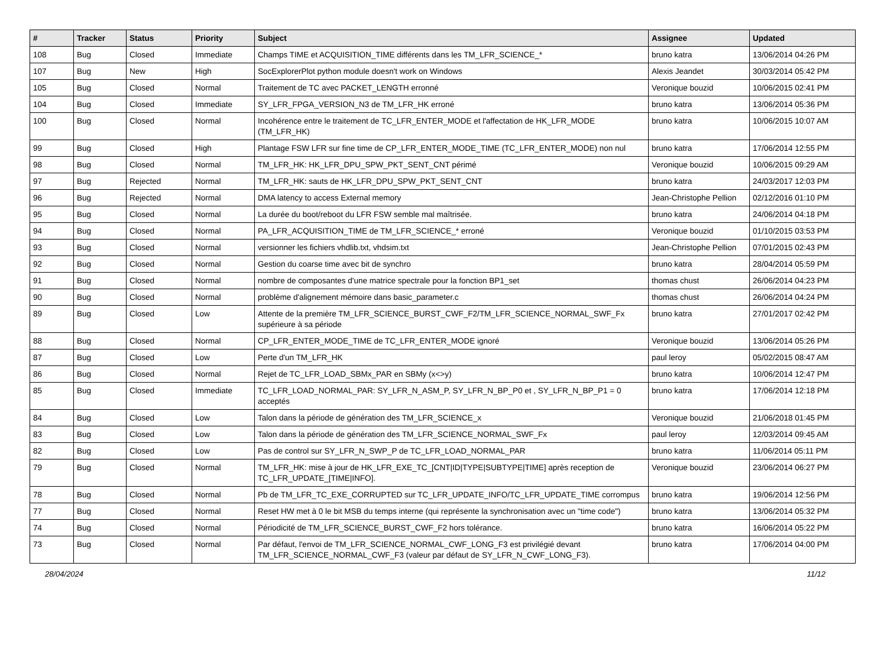| # | Tracker | Status | Priority | Subject | Assignee | Updated |
| --- | --- | --- | --- | --- | --- | --- |
| 108 | Bug | Closed | Immediate | Champs TIME et ACQUISITION_TIME différents dans les TM_LFR_SCIENCE_* | bruno katra | 13/06/2014 04:26 PM |
| 107 | Bug | New | High | SocExplorerPlot python module doesn't work on Windows | Alexis Jeandet | 30/03/2014 05:42 PM |
| 105 | Bug | Closed | Normal | Traitement de TC avec PACKET_LENGTH erronné | Veronique bouzid | 10/06/2015 02:41 PM |
| 104 | Bug | Closed | Immediate | SY_LFR_FPGA_VERSION_N3 de TM_LFR_HK erroné | bruno katra | 13/06/2014 05:36 PM |
| 100 | Bug | Closed | Normal | Incohérence entre le traitement de TC_LFR_ENTER_MODE et l'affectation de HK_LFR_MODE (TM_LFR_HK) | bruno katra | 10/06/2015 10:07 AM |
| 99 | Bug | Closed | High | Plantage FSW LFR sur fine time de CP_LFR_ENTER_MODE_TIME (TC_LFR_ENTER_MODE) non nul | bruno katra | 17/06/2014 12:55 PM |
| 98 | Bug | Closed | Normal | TM_LFR_HK: HK_LFR_DPU_SPW_PKT_SENT_CNT périmé | Veronique bouzid | 10/06/2015 09:29 AM |
| 97 | Bug | Rejected | Normal | TM_LFR_HK: sauts de HK_LFR_DPU_SPW_PKT_SENT_CNT | bruno katra | 24/03/2017 12:03 PM |
| 96 | Bug | Rejected | Normal | DMA latency to access External memory | Jean-Christophe Pellion | 02/12/2016 01:10 PM |
| 95 | Bug | Closed | Normal | La durée du boot/reboot du LFR FSW semble mal maîtrisée. | bruno katra | 24/06/2014 04:18 PM |
| 94 | Bug | Closed | Normal | PA_LFR_ACQUISITION_TIME de TM_LFR_SCIENCE_* erroné | Veronique bouzid | 01/10/2015 03:53 PM |
| 93 | Bug | Closed | Normal | versionner les fichiers vhdlib.txt, vhdsim.txt | Jean-Christophe Pellion | 07/01/2015 02:43 PM |
| 92 | Bug | Closed | Normal | Gestion du coarse time avec bit de synchro | bruno katra | 28/04/2014 05:59 PM |
| 91 | Bug | Closed | Normal | nombre de composantes d'une matrice spectrale pour la fonction BP1_set | thomas chust | 26/06/2014 04:23 PM |
| 90 | Bug | Closed | Normal | problème d'alignement mémoire dans basic_parameter.c | thomas chust | 26/06/2014 04:24 PM |
| 89 | Bug | Closed | Low | Attente de la première TM_LFR_SCIENCE_BURST_CWF_F2/TM_LFR_SCIENCE_NORMAL_SWF_Fx supérieure à sa période | bruno katra | 27/01/2017 02:42 PM |
| 88 | Bug | Closed | Normal | CP_LFR_ENTER_MODE_TIME de TC_LFR_ENTER_MODE ignoré | Veronique bouzid | 13/06/2014 05:26 PM |
| 87 | Bug | Closed | Low | Perte d'un TM_LFR_HK | paul leroy | 05/02/2015 08:47 AM |
| 86 | Bug | Closed | Normal | Rejet de TC_LFR_LOAD_SBMx_PAR en SBMy (x<>y) | bruno katra | 10/06/2014 12:47 PM |
| 85 | Bug | Closed | Immediate | TC_LFR_LOAD_NORMAL_PAR: SY_LFR_N_ASM_P, SY_LFR_N_BP_P0 et , SY_LFR_N_BP_P1 = 0 acceptés | bruno katra | 17/06/2014 12:18 PM |
| 84 | Bug | Closed | Low | Talon dans la période de génération des TM_LFR_SCIENCE_x | Veronique bouzid | 21/06/2018 01:45 PM |
| 83 | Bug | Closed | Low | Talon dans la période de génération des TM_LFR_SCIENCE_NORMAL_SWF_Fx | paul leroy | 12/03/2014 09:45 AM |
| 82 | Bug | Closed | Low | Pas de control sur SY_LFR_N_SWP_P de TC_LFR_LOAD_NORMAL_PAR | bruno katra | 11/06/2014 05:11 PM |
| 79 | Bug | Closed | Normal | TM_LFR_HK: mise à jour de HK_LFR_EXE_TC_[CNT/ID/TYPE/SUBTYPE/TIME] après reception de TC_LFR_UPDATE_[TIME/INFO]. | Veronique bouzid | 23/06/2014 06:27 PM |
| 78 | Bug | Closed | Normal | Pb de TM_LFR_TC_EXE_CORRUPTED sur TC_LFR_UPDATE_INFO/TC_LFR_UPDATE_TIME corrompus | bruno katra | 19/06/2014 12:56 PM |
| 77 | Bug | Closed | Normal | Reset HW met à 0 le bit MSB du temps interne (qui représente la synchronisation avec un "time code") | bruno katra | 13/06/2014 05:32 PM |
| 74 | Bug | Closed | Normal | Périodicité de TM_LFR_SCIENCE_BURST_CWF_F2 hors tolérance. | bruno katra | 16/06/2014 05:22 PM |
| 73 | Bug | Closed | Normal | Par défaut, l'envoi de TM_LFR_SCIENCE_NORMAL_CWF_LONG_F3 est privilégié devant TM_LFR_SCIENCE_NORMAL_CWF_F3 (valeur par défaut de SY_LFR_N_CWF_LONG_F3). | bruno katra | 17/06/2014 04:00 PM |
28/04/2024 11/12